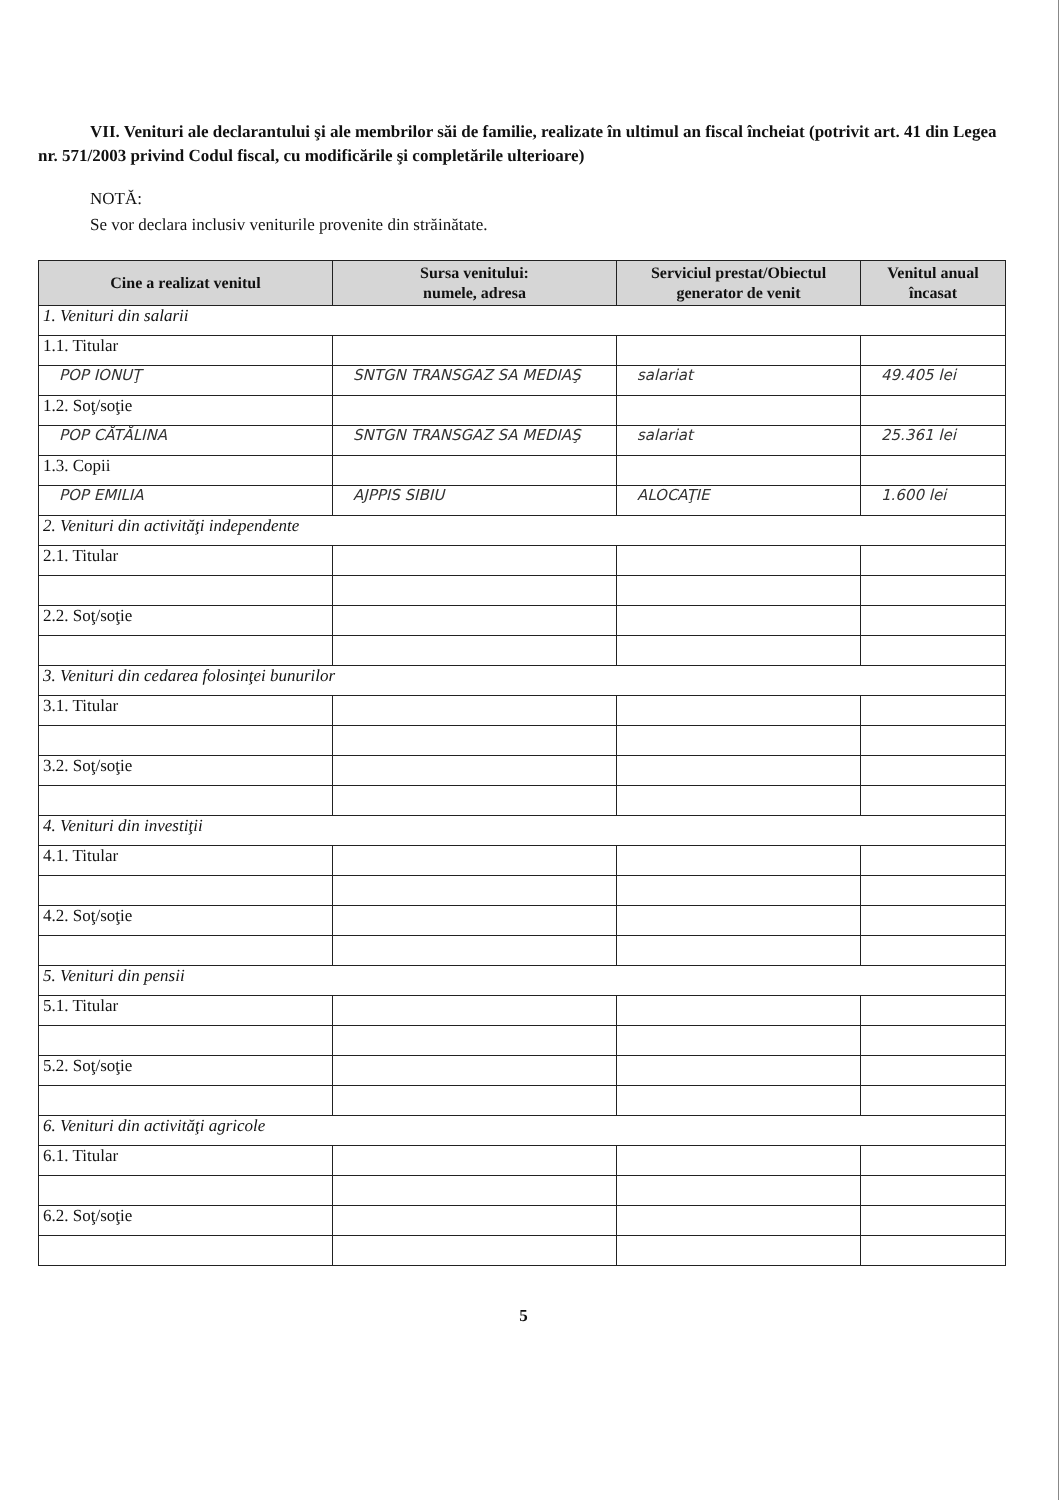VII. Venituri ale declarantului şi ale membrilor săi de familie, realizate în ultimul an fiscal încheiat (potrivit art. 41 din Legea nr. 571/2003 privind Codul fiscal, cu modificările şi completările ulterioare)
NOTĂ:
Se vor declara inclusiv veniturile provenite din străinătate.
| Cine a realizat venitul | Sursa venitului: numele, adresa | Serviciul prestat/Obiectul generator de venit | Venitul anual încasat |
| --- | --- | --- | --- |
| 1. Venituri din salarii | | | |
| 1.1. Titular | | | |
| POP IONUŢ | SNTGN TRANSGAZ SA MEDIAŞ | salariat | 49.405 lei |
| 1.2. Soţ/soţie | | | |
| POP CĂTĂLINA | SNTGN TRANSGAZ SA MEDIAŞ | salariat | 25.361 lei |
| 1.3. Copii | | | |
| POP EMILIA | AJPPIS SIBIU | ALOCAŢIE | 1.600 lei |
| 2. Venituri din activităţi independente | | | |
| 2.1. Titular | | | |
| 2.2. Soţ/soţie | | | |
| 3. Venituri din cedarea folosinţei bunurilor | | | |
| 3.1. Titular | | | |
| 3.2. Soţ/soţie | | | |
| 4. Venituri din investiţii | | | |
| 4.1. Titular | | | |
| 4.2. Soţ/soţie | | | |
| 5. Venituri din pensii | | | |
| 5.1. Titular | | | |
| 5.2. Soţ/soţie | | | |
| 6. Venituri din activităţi agricole | | | |
| 6.1. Titular | | | |
| 6.2. Soţ/soţie | | | |
5